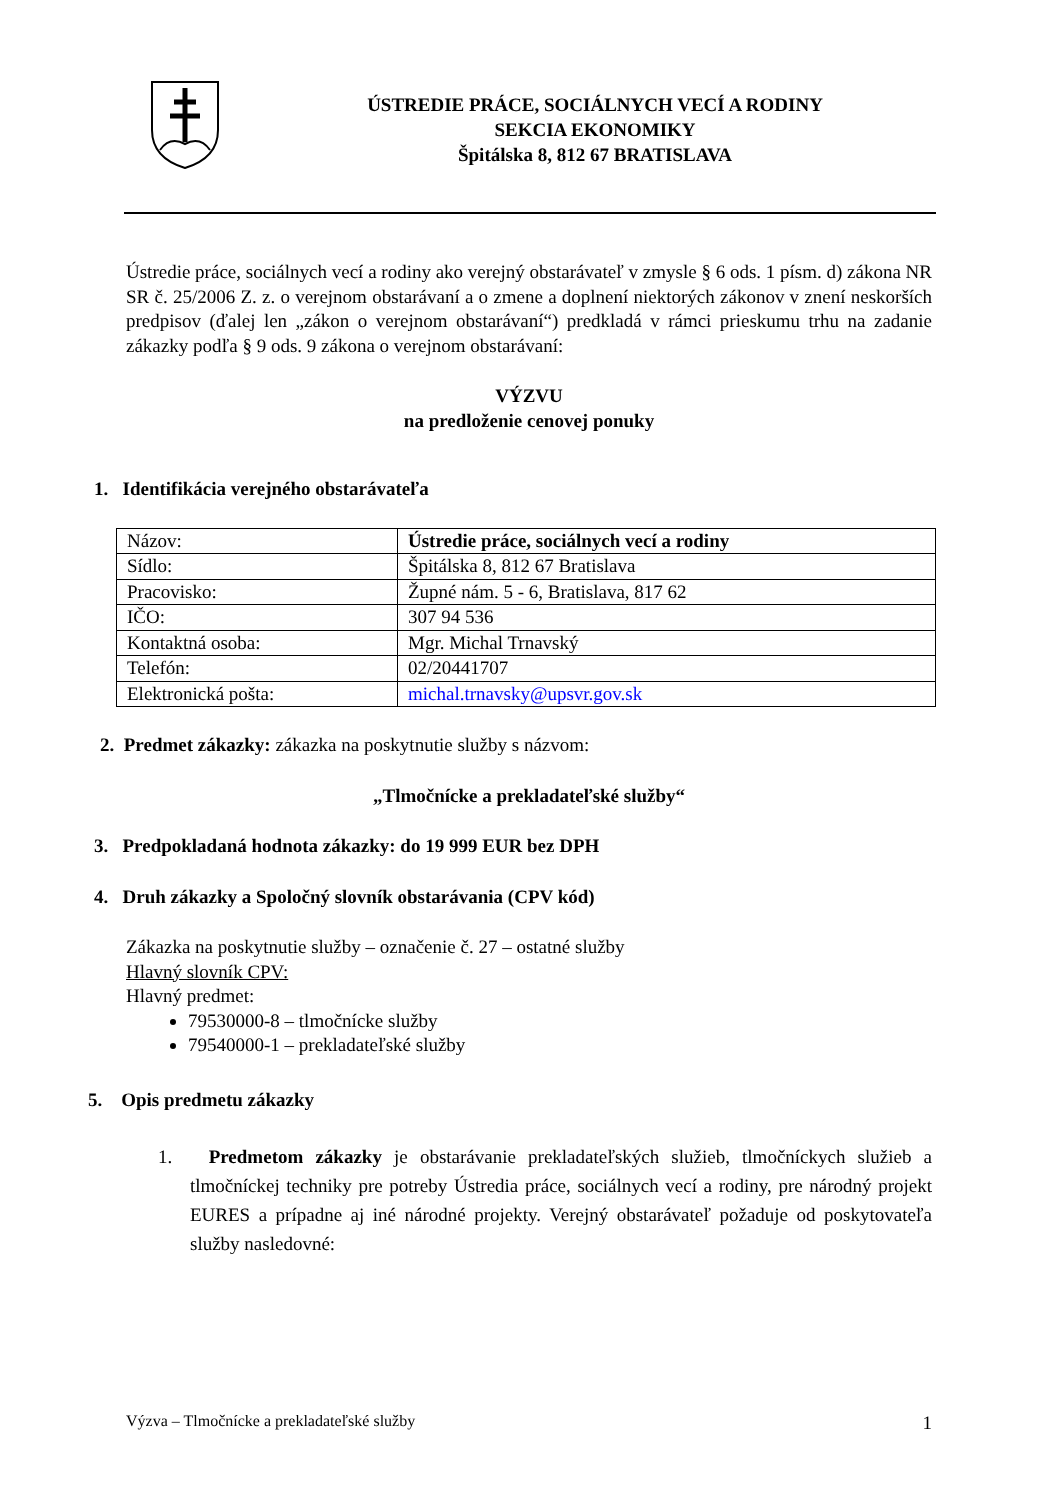ÚSTREDIE PRÁCE, SOCIÁLNYCH VECÍ A RODINY
SEKCIA EKONOMIKY
Špitálska 8, 812 67 BRATISLAVA
Ústredie práce, sociálnych vecí a rodiny ako verejný obstarávateľ v zmysle § 6 ods. 1 písm. d) zákona NR SR č. 25/2006 Z. z. o verejnom obstarávaní a o zmene a doplnení niektorých zákonov v znení neskorších predpisov (ďalej len „zákon o verejnom obstarávaní“) predkladá v rámci prieskumu trhu na zadanie zákazky podľa § 9 ods. 9 zákona o verejnom obstarávaní:
VÝZVU
na predloženie cenovej ponuky
1. Identifikácia verejného obstarávateľa
| Názov: | Ústredie práce, sociálnych vecí a rodiny |
| Sídlo: | Špitálska 8, 812 67 Bratislava |
| Pracovisko: | Župné nám. 5 - 6, Bratislava, 817 62 |
| IČO: | 307 94 536 |
| Kontaktná osoba: | Mgr. Michal Trnavský |
| Telefón: | 02/20441707 |
| Elektronická pošta: | michal.trnavsky@upsvr.gov.sk |
2. Predmet zákazky: zákazka na poskytnutie služby s názvom:
„Tlmočnícke a prekladateľské služby“
3. Predpokladaná hodnota zákazky: do 19 999 EUR bez DPH
4. Druh zákazky a Spoločný slovník obstarávania (CPV kód)
Zákazka na poskytnutie služby – označenie č. 27 – ostatné služby
Hlavný slovník CPV:
Hlavný predmet:
79530000-8 – tlmočnícke služby
79540000-1 – prekladateľské služby
5. Opis predmetu zákazky
1. Predmetom zákazky je obstarávanie prekladateľských služieb, tlmočníckych služieb a tlmočníckej techniky pre potreby Ústredia práce, sociálnych vecí a rodiny, pre národný projekt EURES a prípadne aj iné národné projekty. Verejný obstarávateľ požaduje od poskytovateľa služby nasledovné:
Výzva – Tlmočnícke a prekladateľské služby 1